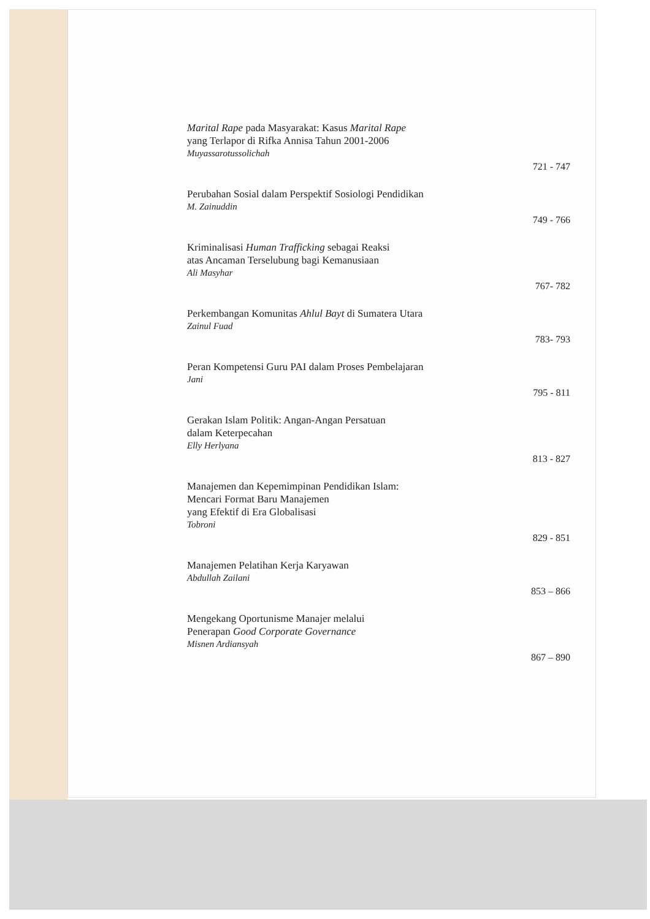Marital Rape pada Masyarakat: Kasus Marital Rape
yang Terlapor di Rifka Annisa Tahun 2001-2006
Muyassarotussolichah
721 - 747
Perubahan Sosial dalam Perspektif Sosiologi Pendidikan
M. Zainuddin
749 - 766
Kriminalisasi Human Trafficking sebagai Reaksi
atas Ancaman Terselubung bagi Kemanusiaan
Ali Masyhar
767- 782
Perkembangan Komunitas Ahlul Bayt di Sumatera Utara
Zainul Fuad
783- 793
Peran Kompetensi Guru PAI dalam Proses Pembelajaran
Jani
795 - 811
Gerakan Islam Politik: Angan-Angan Persatuan
dalam Keterpecahan
Elly Herlyana
813 - 827
Manajemen dan Kepemimpinan Pendidikan Islam:
Mencari Format Baru Manajemen
yang Efektif di Era Globalisasi
Tobroni
829 - 851
Manajemen Pelatihan Kerja Karyawan
Abdullah Zailani
853 – 866
Mengekang Oportunisme Manajer melalui
Penerapan Good Corporate Governance
Misnen Ardiansyah
867 – 890